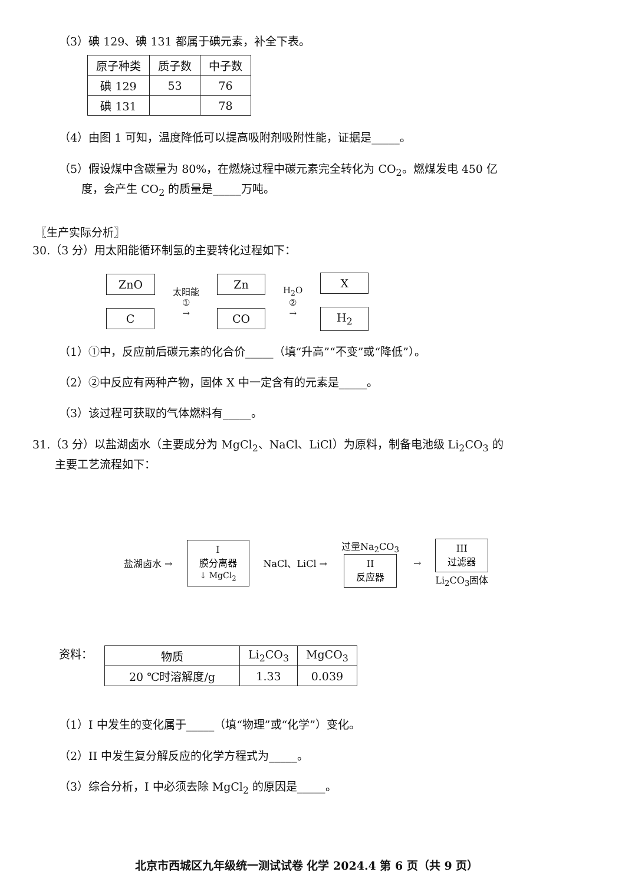（3）碘 129、碘 131 都属于碘元素，补全下表。
| 原子种类 | 质子数 | 中子数 |
| --- | --- | --- |
| 碘 129 | 53 | 76 |
| 碘 131 | | 78 |
（4）由图 1 可知，温度降低可以提高吸附剂吸附性能，证据是_____。
（5）假设煤中含碳量为 80%，在燃烧过程中碳元素完全转化为 CO<sub>2</sub>。燃煤发电 450 亿
  度，会产生 CO<sub>2</sub> 的质量是_____万吨。
〖生产实际分析〗
30.（3 分）用太阳能循环制氢的主要转化过程如下：
ZnO
C
太阳能
①
→
Zn
CO
H<sub>2</sub>O
②
→
X
H<sub>2</sub>
（1）①中，反应前后碳元素的化合价_____（填“升高”“不变”或“降低”）。
（2）②中反应有两种产物，固体 X 中一定含有的元素是_____。
（3）该过程可获取的气体燃料有_____。
31.（3 分）以盐湖卤水（主要成分为 MgCl<sub>2</sub>、NaCl、LiCl）为原料，制备电池级 Li<sub>2</sub>CO<sub>3</sub> 的
  主要工艺流程如下：
盐湖卤水 →
I
膜分离器
↓ MgCl<sub>2</sub>
NaCl、LiCl →
过量Na<sub>2</sub>CO<sub>3</sub>
II
反应器
→
III
过滤器
Li<sub>2</sub>CO<sub>3</sub>固体
资料：
| 物质 | Li<sub>2</sub>CO<sub>3</sub> | MgCO<sub>3</sub> |
| 20 ℃时溶解度/g | 1.33 | 0.039 |
（1）I 中发生的变化属于_____（填“物理”或“化学”）变化。
（2）II 中发生复分解反应的化学方程式为_____。
（3）综合分析，I 中必须去除 MgCl<sub>2</sub> 的原因是_____。
北京市西城区九年级统一测试试卷 化学 2024.4 第 6 页（共 9 页）